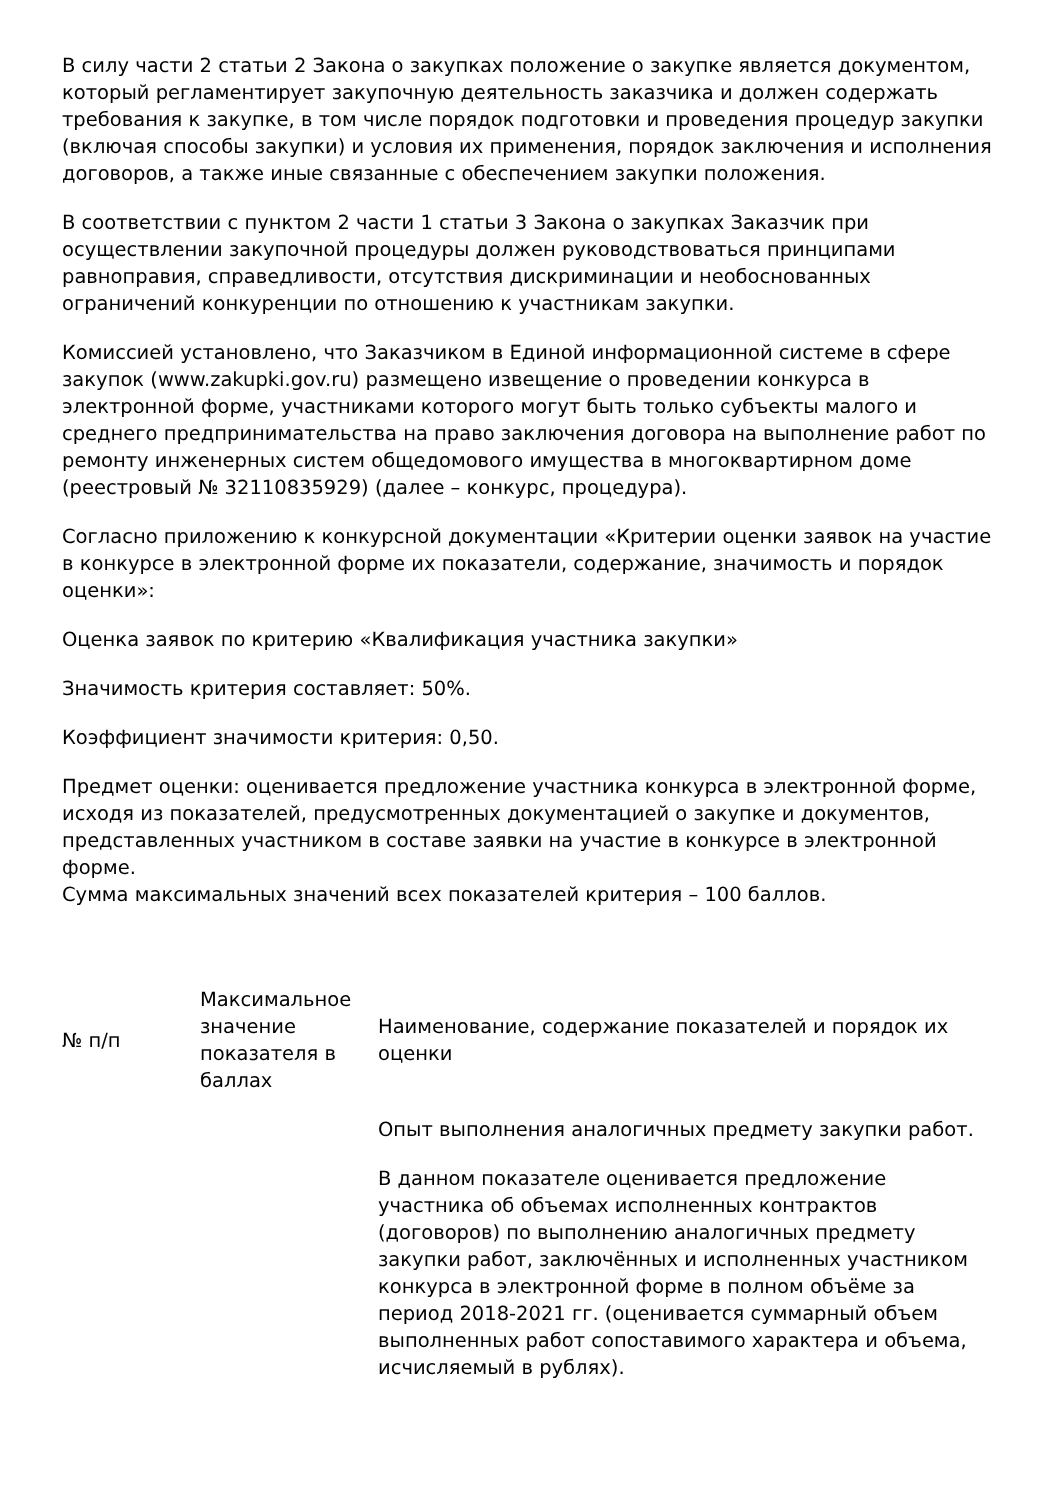В силу части 2 статьи 2 Закона о закупках положение о закупке является документом, который регламентирует закупочную деятельность заказчика и должен содержать требования к закупке, в том числе порядок подготовки и проведения процедур закупки (включая способы закупки) и условия их применения, порядок заключения и исполнения договоров, а также иные связанные с обеспечением закупки положения.
В соответствии с пунктом 2 части 1 статьи 3 Закона о закупках Заказчик при осуществлении закупочной процедуры должен руководствоваться принципами равноправия, справедливости, отсутствия дискриминации и необоснованных ограничений конкуренции по отношению к участникам закупки.
Комиссией установлено, что Заказчиком в Единой информационной системе в сфере закупок (www.zakupki.gov.ru) размещено извещение о проведении конкурса в электронной форме, участниками которого могут быть только субъекты малого и среднего предпринимательства на право заключения договора на выполнение работ по ремонту инженерных систем общедомового имущества в многоквартирном доме (реестровый № 32110835929) (далее – конкурс, процедура).
Согласно приложению к конкурсной документации «Критерии оценки заявок на участие в конкурсе в электронной форме их показатели, содержание, значимость и порядок оценки»:
Оценка заявок по критерию «Квалификация участника закупки»
Значимость критерия составляет: 50%.
Коэффициент значимости критерия: 0,50.
Предмет оценки: оценивается предложение участника конкурса в электронной форме, исходя из показателей, предусмотренных документацией о закупке и документов, представленных участником в составе заявки на участие в конкурсе в электронной форме.
Сумма максимальных значений всех показателей критерия – 100 баллов.
| № п/п | Максимальное значение показателя в баллах | Наименование, содержание показателей и порядок их оценки |
| | | Опыт выполнения аналогичных предмету закупки работ. В данном показателе оценивается предложение участника об объемах исполненных контрактов (договоров) по выполнению аналогичных предмету закупки работ, заключённых и исполненных участником конкурса в электронной форме в полном объёме за период 2018-2021 гг. (оценивается суммарный объем выполненных работ сопоставимого характера и объема, исчисляемый в рублях). |